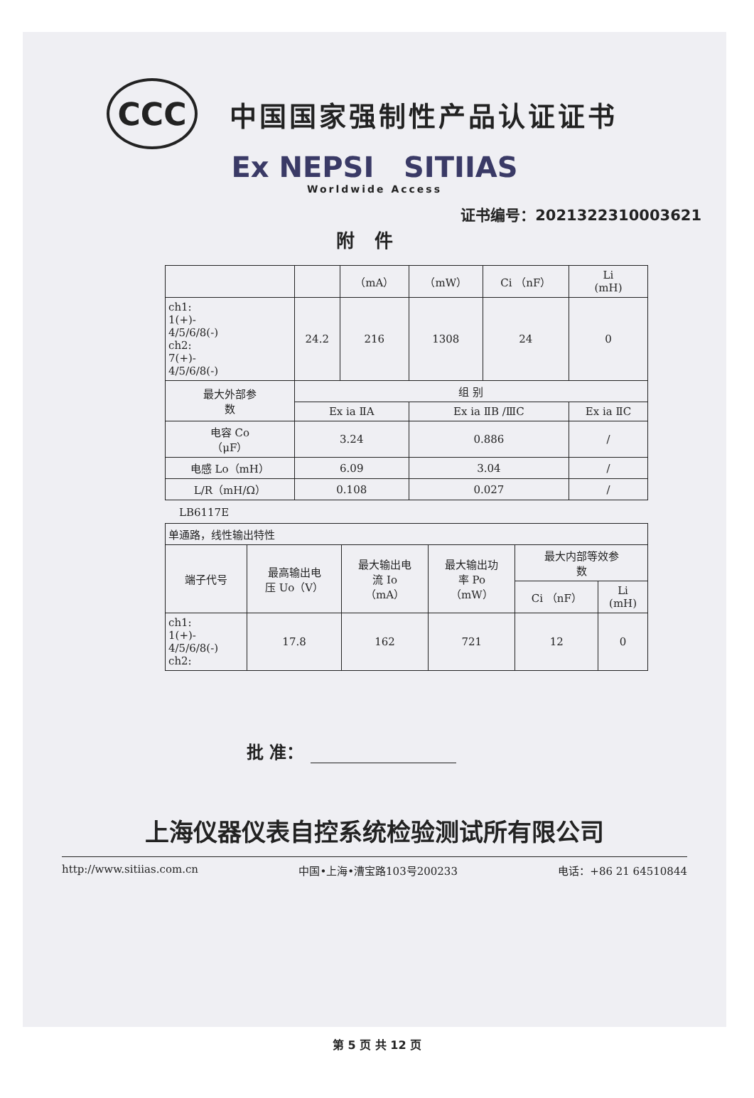CCC
中国国家强制性产品认证证书
Ex NEPSI SITIIAS
Worldwide Access
证书编号：2021322310003621
附件
| | | （mA） | （mW） | Ci （nF） | Li (mH) |
| ch1: 1(+)- 4/5/6/8(-) ch2: 7(+)- 4/5/6/8(-) | 24.2 | 216 | 1308 | 24 | 0 |
| 最大外部参 数 | 组 别 | | | | |
| | Ex ia ⅡA | | Ex ia ⅡB /ⅢC | | Ex ia ⅡC |
| 电容 Co （μF） | 3.24 | | 0.886 | | / |
| 电感 Lo（mH） | 6.09 | | 3.04 | | / |
| L/R（mH/Ω） | 0.108 | | 0.027 | | / |
LB6117E
| 单通路，线性输出特性 | | | | | |
| 端子代号 | 最高输出电 压 Uo（V） | 最大输出电 流 Io （mA） | 最大输出功 率 Po （mW） | 最大内部等效参 数 | |
| | | | | Ci （nF） | Li (mH) |
| ch1: 1(+)- 4/5/6/8(-) ch2: | 17.8 | 162 | 721 | 12 | 0 |
批 准：
上海仪器仪表自控系统检验测试所有限公司
http://www.sitiias.com.cn 中国•上海•漕宝路103号200233 电话：+86 21 64510844
第 5 页 共 12 页